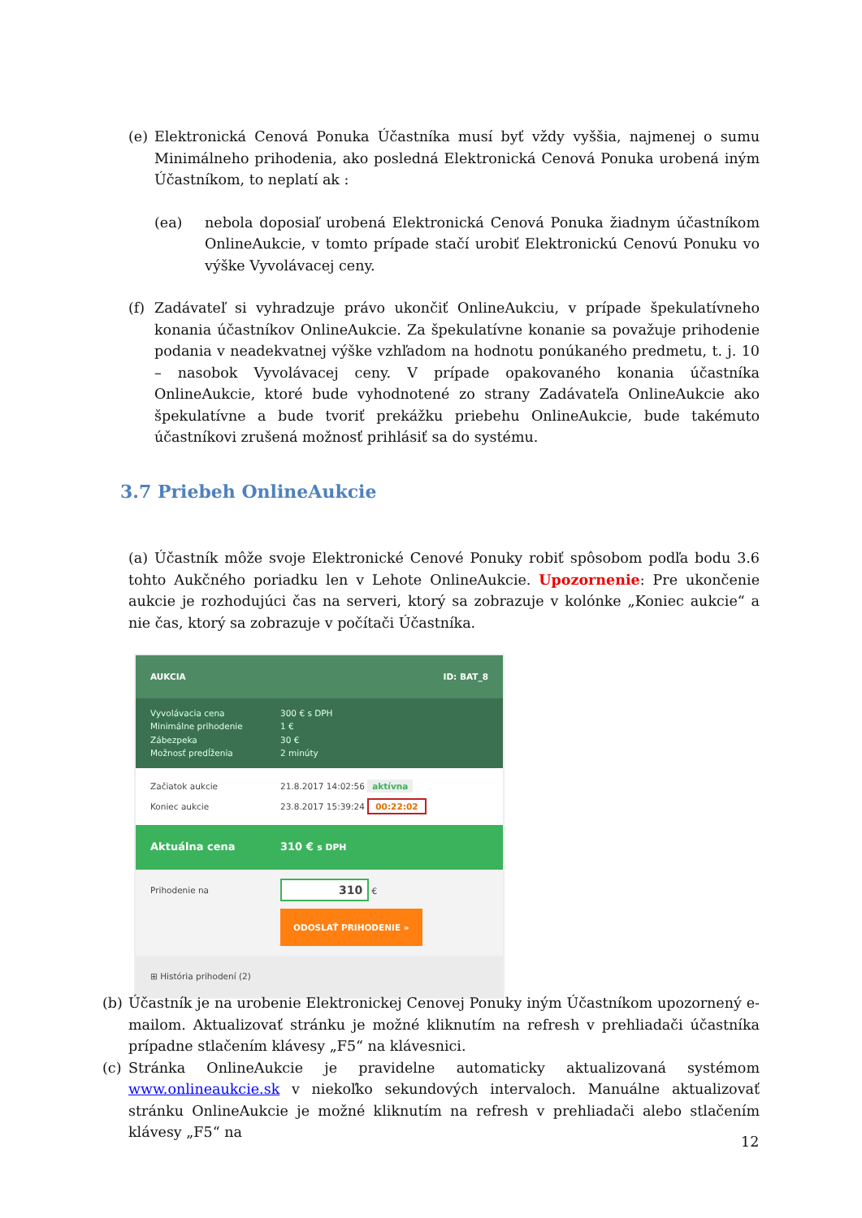(e) Elektronická Cenová Ponuka Účastníka musí byť vždy vyššia, najmenej o sumu Minimálneho prihodenia, ako posledná Elektronická Cenová Ponuka urobená iným Účastníkom, to neplatí ak :
(ea) nebola doposiaľ urobená Elektronická Cenová Ponuka žiadnym účastníkom OnlineAukcie, v tomto prípade stačí urobiť Elektronickú Cenovú Ponuku vo výške Vyvolávacej ceny.
(f) Zadávateľ si vyhradzuje právo ukončiť OnlineAukciu, v prípade špekulatívneho konania účastníkov OnlineAukcie. Za špekulatívne konanie sa považuje prihodenie podania v neadekvatnej výške vzhľadom na hodnotu ponúkaného predmetu, t. j. 10 – nasobok Vyvolávacej ceny. V prípade opakovaného konania účastníka OnlineAukcie, ktoré bude vyhodnotené zo strany Zadávateľa OnlineAukcie ako špekulatívne a bude tvoriť prekážku priebehu OnlineAukcie, bude takémuto účastníkovi zrušená možnosť prihlásiť sa do systému.
3.7 Priebeh OnlineAukcie
(a) Účastník môže svoje Elektronické Cenové Ponuky robiť spôsobom podľa bodu 3.6 tohto Aukčného poriadku len v Lehote OnlineAukcie. Upozornenie: Pre ukončenie aukcie je rozhodujúci čas na serveri, ktorý sa zobrazuje v kolónke „Koniec aukcie“ a nie čas, ktorý sa zobrazuje v počítači Účastníka.
AUKCIA ID: BAT_8
Vyvolávacia cena 300 € s DPH
Minimálne prihodenie 1 €
Zábezpeka 30 €
Možnosť predĺženia 2 minúty
Začiatok aukcie 21.8.2017 14:02:56 aktívna
Koniec aukcie 23.8.2017 15:39:24 00:22:02
Aktuálna cena 310 € s DPH
Prihodenie na 310 €
ODOSLAŤ PRIHODENIE »
⊞ História prihodení (2)
(b) Účastník je na urobenie Elektronickej Cenovej Ponuky iným Účastníkom upozornený e-mailom. Aktualizovať stránku je možné kliknutím na refresh v prehliadači účastníka prípadne stlačením klávesy „F5“ na klávesnici.
(c) Stránka OnlineAukcie je pravidelne automaticky aktualizovaná systémom www.onlineaukcie.sk v niekoľko sekundových intervaloch. Manuálne aktualizovať stránku OnlineAukcie je možné kliknutím na refresh v prehliadači alebo stlačením klávesy „F5“ na
12